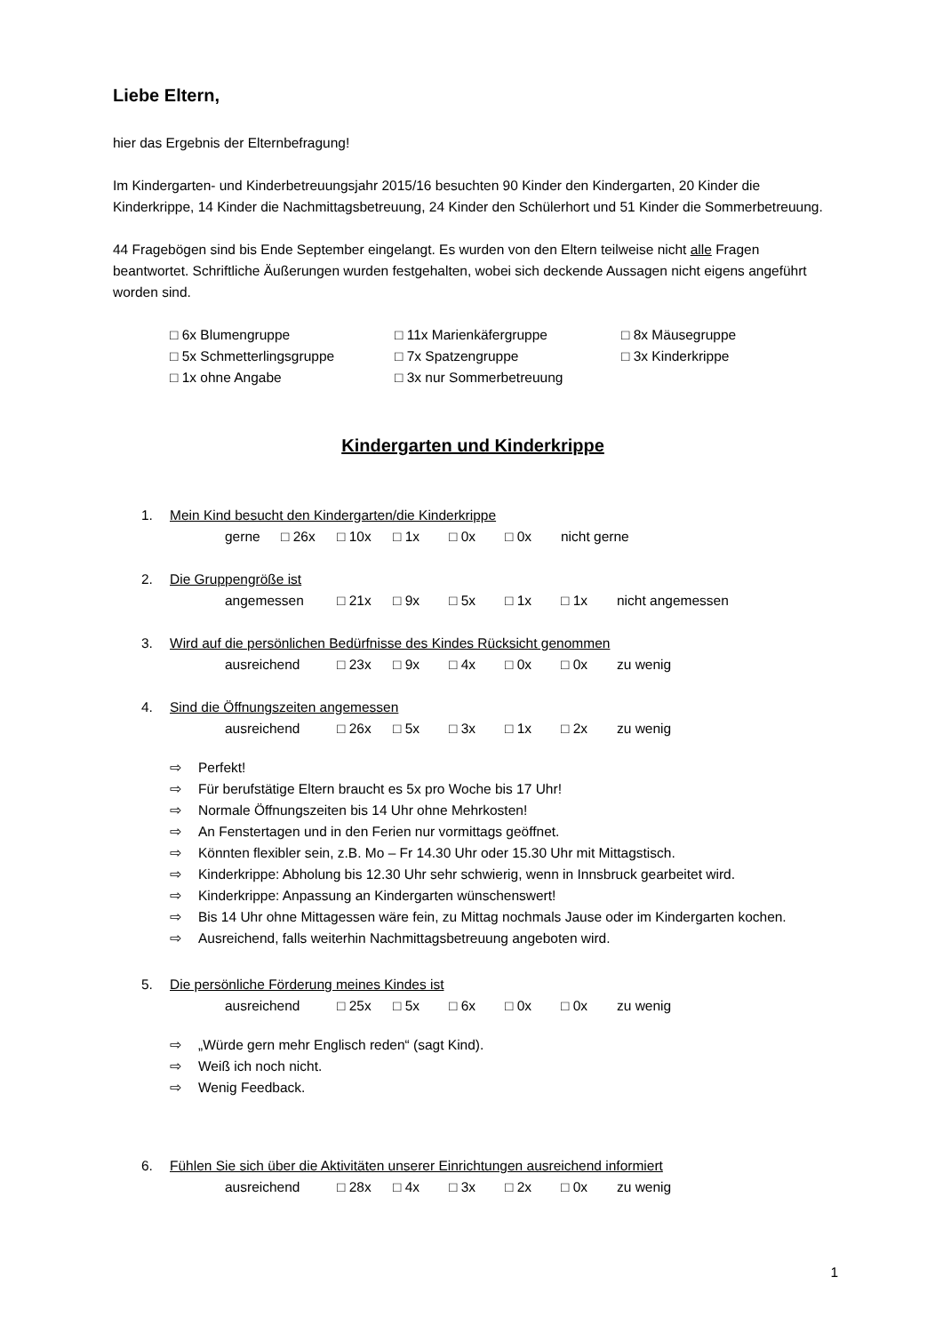Liebe Eltern,
hier das Ergebnis der Elternbefragung!
Im Kindergarten- und Kinderbetreuungsjahr 2015/16 besuchten 90 Kinder den Kindergarten, 20 Kinder die Kinderkrippe, 14 Kinder die Nachmittagsbetreuung, 24 Kinder den Schülerhort und 51 Kinder die Sommerbetreuung.
44 Fragebögen sind bis Ende September eingelangt. Es wurden von den Eltern teilweise nicht alle Fragen beantwortet. Schriftliche Äußerungen wurden festgehalten, wobei sich deckende Aussagen nicht eigens angeführt worden sind.
□ 6x Blumengruppe
□ 11x Marienkäfergruppe
□ 8x Mäusegruppe
□ 5x Schmetterlingsgruppe
□ 7x Spatzengruppe
□ 3x Kinderkrippe
□ 1x ohne Angabe
□ 3x nur Sommerbetreuung
Kindergarten und Kinderkrippe
1. Mein Kind besucht den Kindergarten/die Kinderkrippe
gerne □ 26x □ 10x □ 1x □ 0x □ 0x nicht gerne
2. Die Gruppengröße ist
angemessen □ 21x □ 9x □ 5x □ 1x □ 1x nicht angemessen
3. Wird auf die persönlichen Bedürfnisse des Kindes Rücksicht genommen
ausreichend □ 23x □ 9x □ 4x □ 0x □ 0x zu wenig
4. Sind die Öffnungszeiten angemessen
ausreichend □ 26x □ 5x □ 3x □ 1x □ 2x zu wenig
⇨ Perfekt!
⇨ Für berufstätige Eltern braucht es 5x pro Woche bis 17 Uhr!
⇨ Normale Öffnungszeiten bis 14 Uhr ohne Mehrkosten!
⇨ An Fenstertagen und in den Ferien nur vormittags geöffnet.
⇨ Könnten flexibler sein, z.B. Mo – Fr 14.30 Uhr oder 15.30 Uhr mit Mittagstisch.
⇨ Kinderkrippe: Abholung bis 12.30 Uhr sehr schwierig, wenn in Innsbruck gearbeitet wird.
⇨ Kinderkrippe: Anpassung an Kindergarten wünschenswert!
⇨ Bis 14 Uhr ohne Mittagessen wäre fein, zu Mittag nochmals Jause oder im Kindergarten kochen.
⇨ Ausreichend, falls weiterhin Nachmittagsbetreuung angeboten wird.
5. Die persönliche Förderung meines Kindes ist
ausreichend □ 25x □ 5x □ 6x □ 0x □ 0x zu wenig
⇨ „Würde gern mehr Englisch reden“ (sagt Kind).
⇨ Weiß ich noch nicht.
⇨ Wenig Feedback.
6. Fühlen Sie sich über die Aktivitäten unserer Einrichtungen ausreichend informiert
ausreichend □ 28x □ 4x □ 3x □ 2x □ 0x zu wenig
1